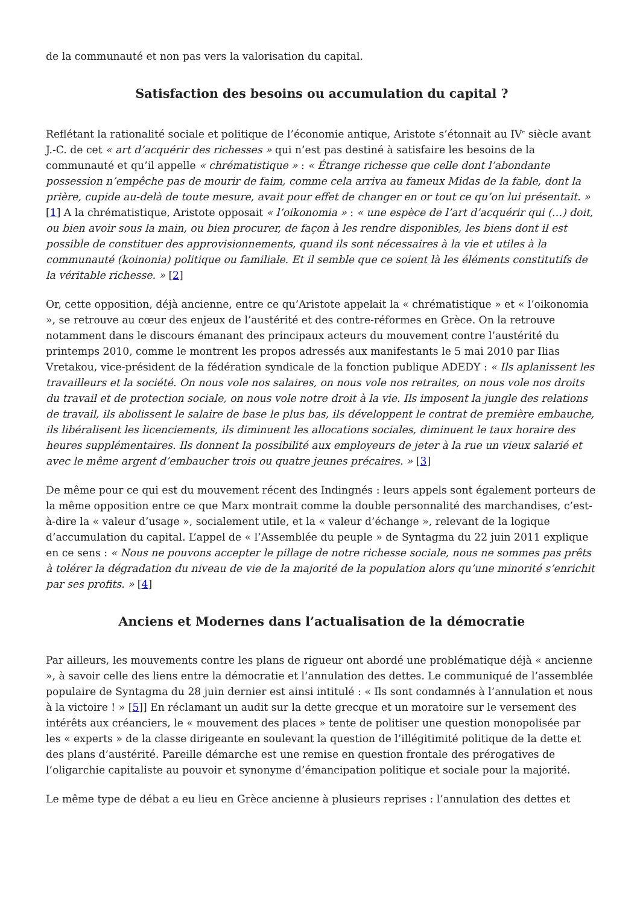de la communauté et non pas vers la valorisation du capital.
Satisfaction des besoins ou accumulation du capital ?
Reflétant la rationalité sociale et politique de l’économie antique, Aristote s’étonnait au IV<sup>e</sup> siècle avant J.-C. de cet « art d’acquérir des richesses » qui n’est pas destiné à satisfaire les besoins de la communauté et qu’il appelle « chrématistique » : « Étrange richesse que celle dont l’abondante possession n’empêche pas de mourir de faim, comme cela arriva au fameux Midas de la fable, dont la prière, cupide au-delà de toute mesure, avait pour effet de changer en or tout ce qu’on lui présentait. » [1] A la chrématistique, Aristote opposait « l’oikonomia » : « une espèce de l’art d’acquérir qui (…) doit, ou bien avoir sous la main, ou bien procurer, de façon à les rendre disponibles, les biens dont il est possible de constituer des approvisionnements, quand ils sont nécessaires à la vie et utiles à la communauté (koinonia) politique ou familiale. Et il semble que ce soient là les éléments constitutifs de la véritable richesse. » [2]
Or, cette opposition, déjà ancienne, entre ce qu’Aristote appelait la « chrématistique » et « l’oikonomia », se retrouve au cœur des enjeux de l’austérité et des contre-réformes en Grèce. On la retrouve notamment dans le discours émanant des principaux acteurs du mouvement contre l’austérité du printemps 2010, comme le montrent les propos adressés aux manifestants le 5 mai 2010 par Ilias Vretakou, vice-président de la fédération syndicale de la fonction publique ADEDY : « Ils aplanissent les travailleurs et la société. On nous vole nos salaires, on nous vole nos retraites, on nous vole nos droits du travail et de protection sociale, on nous vole notre droit à la vie. Ils imposent la jungle des relations de travail, ils abolissent le salaire de base le plus bas, ils développent le contrat de première embauche, ils libéralisent les licenciements, ils diminuent les allocations sociales, diminuent le taux horaire des heures supplémentaires. Ils donnent la possibilité aux employeurs de jeter à la rue un vieux salarié et avec le même argent d’embaucher trois ou quatre jeunes précaires. » [3]
De même pour ce qui est du mouvement récent des Indingnés : leurs appels sont également porteurs de la même opposition entre ce que Marx montrait comme la double personnalité des marchandises, c’est-à-dire la « valeur d’usage », socialement utile, et la « valeur d’échange », relevant de la logique d’accumulation du capital. L’appel de « l’Assemblée du peuple » de Syntagma du 22 juin 2011 explique en ce sens : « Nous ne pouvons accepter le pillage de notre richesse sociale, nous ne sommes pas prêts à tolérer la dégradation du niveau de vie de la majorité de la population alors qu’une minorité s’enrichit par ses profits. » [4]
Anciens et Modernes dans l’actualisation de la démocratie
Par ailleurs, les mouvements contre les plans de rigueur ont abordé une problématique déjà « ancienne », à savoir celle des liens entre la démocratie et l’annulation des dettes. Le communiqué de l’assemblée populaire de Syntagma du 28 juin dernier est ainsi intitulé : « Ils sont condamnés à l’annulation et nous à la victoire ! » [5]] En réclamant un audit sur la dette grecque et un moratoire sur le versement des intérêts aux créanciers, le « mouvement des places » tente de politiser une question monopolisée par les « experts » de la classe dirigeante en soulevant la question de l’illégitimité politique de la dette et des plans d’austérité. Pareille démarche est une remise en question frontale des prérogatives de l’oligarchie capitaliste au pouvoir et synonyme d’émancipation politique et sociale pour la majorité.
Le même type de débat a eu lieu en Grèce ancienne à plusieurs reprises : l’annulation des dettes et